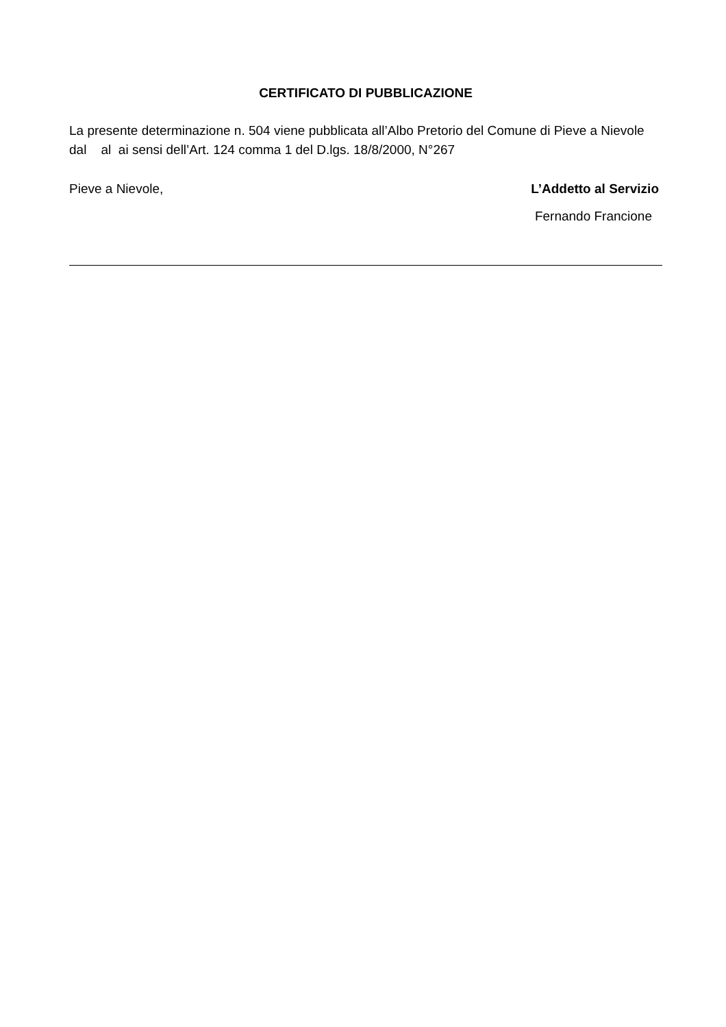CERTIFICATO DI PUBBLICAZIONE
La presente determinazione n. 504 viene pubblicata all’Albo Pretorio del Comune di Pieve a Nievole dal al ai sensi dell’Art. 124 comma 1 del D.lgs. 18/8/2000, N°267
Pieve a Nievole, L’Addetto al Servizio
Fernando Francione